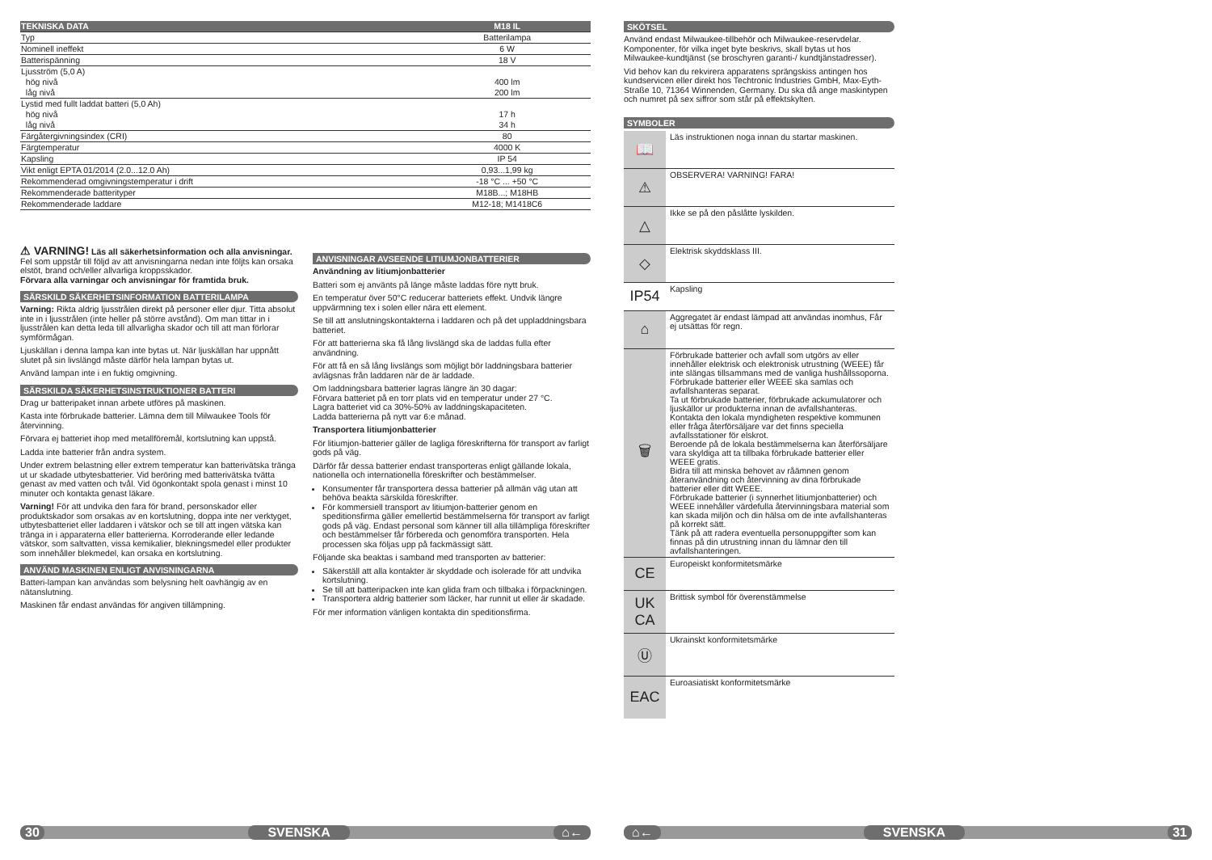| TEKNISKA DATA | M18 IL |
| --- | --- |
| Typ | Batterilampa |
| Nominell ineffekt | 6 W |
| Batterispänning | 18 V |
| Ljusström (5,0 A) hög nivå låg nivå | 400 lm 200 lm |
| Lystid med fullt laddat batteri (5,0 Ah) hög nivå låg nivå | 17 h 34 h |
| Färgåtergivningsindex (CRI) | 80 |
| Färgtemperatur | 4000 K |
| Kapsling | IP 54 |
| Vikt enligt EPTA 01/2014 (2.0...12.0 Ah) | 0,93...1,99 kg |
| Rekommenderad omgivningstemperatur i drift | -18 °C ... +50 °C |
| Rekommenderade batterityper | M18B...; M18HB |
| Rekommenderade laddare | M12-18; M1418C6 |
⚠ VARNING! Läs all säkerhetsinformation och alla anvisningar. Fel som uppstår till följd av att anvisningarna nedan inte följts kan orsaka elstöt, brand och/eller allvarliga kroppsskador.
Förvara alla varningar och anvisningar för framtida bruk.
SÄRSKILD SÄKERHETSINFORMATION BATTERILAMPA
Varning: Rikta aldrig ljusstrålen direkt på personer eller djur. Titta absolut inte in i ljusstrålen (inte heller på större avstånd). Om man tittar in i ljusstrålen kan detta leda till allvarligha skador och till att man förlorar symförmågan.
Ljuskällan i denna lampa kan inte bytas ut. När ljuskällan har uppnått slutet på sin livslängd måste därför hela lampan bytas ut.
Använd lampan inte i en fuktig omgivning.
SÄRSKILDA SÄKERHETSINSTRUKTIONER BATTERI
Drag ur batteripaket innan arbete utföres på maskinen.
Kasta inte förbrukade batterier. Lämna dem till Milwaukee Tools för återvinning.
Förvara ej batteriet ihop med metallföremål, kortslutning kan uppstå.
Ladda inte batterier från andra system.
Under extrem belastning eller extrem temperatur kan batterivätska tränga ut ur skadade utbytesbatterier. Vid beröring med batterivätska tvätta genast av med vatten och tvål. Vid ögonkontakt spola genast i minst 10 minuter och kontakta genast läkare.
Varning! För att undvika den fara för brand, personskador eller produktskador som orsakas av en kortslutning, doppa inte ner verktyget, utbytesbatteriet eller laddaren i vätskor och se till att ingen vätska kan tränga in i apparaterna eller batterierna. Korroderande eller ledande vätskor, som saltvatten, vissa kemikalier, blekningsmedel eller produkter som innehåller blekmedel, kan orsaka en kortslutning.
ANVÄND MASKINEN ENLIGT ANVISNINGARNA
Batteri-lampan kan användas som belysning helt oavhängig av en nätanslutning.
Maskinen får endast användas för angiven tillämpning.
ANVISNINGAR AVSEENDE LITIUMJONBATTERIER
Användning av litiumjonbatterier
Batteri som ej använts på länge måste laddas före nytt bruk.
En temperatur över 50°C reducerar batteriets effekt. Undvik längre uppvärmning tex i solen eller nära ett element.
Se till att anslutningskontakterna i laddaren och på det uppladdningsbara batteriet.
För att batterierna ska få lång livslängd ska de laddas fulla efter användning.
För att få en så lång livslängs som möjligt bör laddningsbara batterier avlägsnas från laddaren när de är laddade.
Om laddningsbara batterier lagras längre än 30 dagar:
Förvara batteriet på en torr plats vid en temperatur under 27 °C.
Lagra batteriet vid ca 30%-50% av laddningskapaciteten.
Ladda batterierna på nytt var 6:e månad.
Transportera litiumjonbatterier
För litiumjon-batterier gäller de lagliga föreskrifterna för transport av farligt gods på väg.
Därför får dessa batterier endast transporteras enligt gällande lokala, nationella och internationella föreskrifter och bestämmelser.
Konsumenter får transportera dessa batterier på allmän väg utan att behöva beakta särskilda föreskrifter.
För kommersiell transport av litiumjon-batterier genom en speditionsfirma gäller emellertid bestämmelserna för transport av farligt gods på väg. Endast personal som känner till alla tillämpliga föreskrifter och bestämmelser får förbereda och genomföra transporten. Hela processen ska följas upp på fackmässigt sätt.
Följande ska beaktas i samband med transporten av batterier:
Säkerställ att alla kontakter är skyddade och isolerade för att undvika kortslutning.
Se till att batteripacken inte kan glida fram och tillbaka i förpackningen.
Transportera aldrig batterier som läcker, har runnit ut eller är skadade.
För mer information vänligen kontakta din speditionsfirma.
SKÖTSEL
Använd endast Milwaukee-tillbehör och Milwaukee-reservdelar. Komponenter, för vilka inget byte beskrivs, skall bytas ut hos Milwaukee-kundtjänst (se broschyren garanti-/ kundtjänstadresser).
Vid behov kan du rekvirera apparatens sprängskiss antingen hos kundservicen eller direkt hos Techtronic Industries GmbH, Max-Eyth-Straße 10, 71364 Winnenden, Germany. Du ska då ange maskintypen och numret på sex siffror som står på effektskylten.
SYMBOLER
📖
Läs instruktionen noga innan du startar maskinen.
⚠
OBSERVERA! VARNING! FARA!
△
Ikke se på den påslåtte lyskilden.
◇
Elektrisk skyddsklass III.
IP54
Kapsling
⌂
Aggregatet är endast lämpad att användas inomhus, Får ej utsättas för regn.
🗑
Förbrukade batterier och avfall som utgörs av eller innehåller elektrisk och elektronisk utrustning (WEEE) får inte slängas tillsammans med de vanliga hushållssoporna. Förbrukade batterier eller WEEE ska samlas och avfallshanteras separat.
Ta ut förbrukade batterier, förbrukade ackumulatorer och ljuskällor ur produkterna innan de avfallshanteras.
Kontakta den lokala myndigheten respektive kommunen eller fråga återförsäljare var det finns speciella avfallsstationer för elskrot.
Beroende på de lokala bestämmelserna kan återförsäljare vara skyldiga att ta tillbaka förbrukade batterier eller WEEE gratis.
Bidra till att minska behovet av råämnen genom återanvändning och återvinning av dina förbrukade batterier eller ditt WEEE.
Förbrukade batterier (i synnerhet litiumjonbatterier) och WEEE innehåller värdefulla återvinningsbara material som kan skada miljön och din hälsa om de inte avfallshanteras på korrekt sätt.
Tänk på att radera eventuella personuppgifter som kan finnas på din utrustning innan du lämnar den till avfallshanteringen.
CE
Europeiskt konformitetsmärke
UK
CA
Brittisk symbol för överenstämmelse
Ⓤ
Ukrainskt konformitetsmärke
EAC
Euroasiatiskt konformitetsmärke
30 SVENSKA ⌂← ⌂← SVENSKA 31